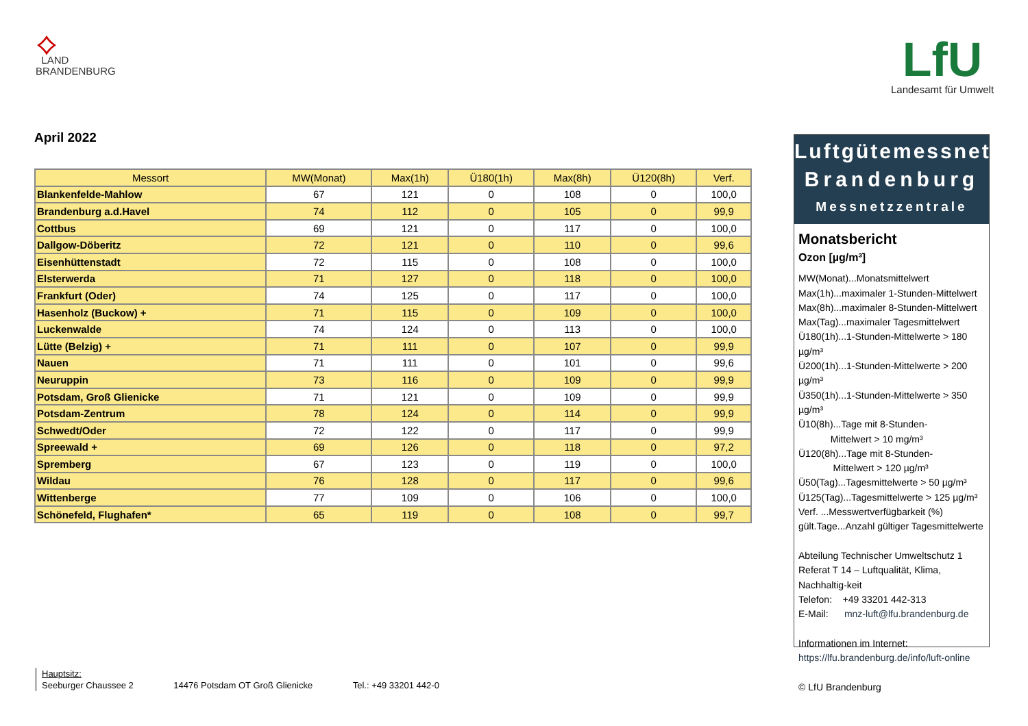⟡
LAND
BRANDENBURG
LfU
Landesamt für Umwelt
April 2022
| Messort | MW(Monat) | Max(1h) | Ü180(1h) | Max(8h) | Ü120(8h) | Verf. |
| --- | --- | --- | --- | --- | --- | --- |
| Blankenfelde-Mahlow | 67 | 121 | 0 | 108 | 0 | 100,0 |
| Brandenburg a.d.Havel | 74 | 112 | 0 | 105 | 0 | 99,9 |
| Cottbus | 69 | 121 | 0 | 117 | 0 | 100,0 |
| Dallgow-Döberitz | 72 | 121 | 0 | 110 | 0 | 99,6 |
| Eisenhüttenstadt | 72 | 115 | 0 | 108 | 0 | 100,0 |
| Elsterwerda | 71 | 127 | 0 | 118 | 0 | 100,0 |
| Frankfurt (Oder) | 74 | 125 | 0 | 117 | 0 | 100,0 |
| Hasenholz (Buckow) + | 71 | 115 | 0 | 109 | 0 | 100,0 |
| Luckenwalde | 74 | 124 | 0 | 113 | 0 | 100,0 |
| Lütte (Belzig) + | 71 | 111 | 0 | 107 | 0 | 99,9 |
| Nauen | 71 | 111 | 0 | 101 | 0 | 99,6 |
| Neuruppin | 73 | 116 | 0 | 109 | 0 | 99,9 |
| Potsdam, Groß Glienicke | 71 | 121 | 0 | 109 | 0 | 99,9 |
| Potsdam-Zentrum | 78 | 124 | 0 | 114 | 0 | 99,9 |
| Schwedt/Oder | 72 | 122 | 0 | 117 | 0 | 99,9 |
| Spreewald + | 69 | 126 | 0 | 118 | 0 | 97,2 |
| Spremberg | 67 | 123 | 0 | 119 | 0 | 100,0 |
| Wildau | 76 | 128 | 0 | 117 | 0 | 99,6 |
| Wittenberge | 77 | 109 | 0 | 106 | 0 | 100,0 |
| Schönefeld, Flughafen* | 65 | 119 | 0 | 108 | 0 | 99,7 |
Luftgütemessnetz
Brandenburg
Messnetzzentrale
Monatsbericht
Ozon [µg/m³]
MW(Monat)...Monatsmittelwert
Max(1h)...maximaler 1-Stunden-Mittelwert
Max(8h)...maximaler 8-Stunden-Mittelwert
Max(Tag)...maximaler Tagesmittelwert
Ü180(1h)...1-Stunden-Mittelwerte > 180 µg/m³
Ü200(1h)...1-Stunden-Mittelwerte > 200 µg/m³
Ü350(1h)...1-Stunden-Mittelwerte > 350 µg/m³
Ü10(8h)...Tage mit 8-Stunden-
Mittelwert > 10 mg/m³
Ü120(8h)...Tage mit 8-Stunden-
Mittelwert > 120 µg/m³
Ü50(Tag)...Tagesmittelwerte > 50 µg/m³
Ü125(Tag)...Tagesmittelwerte > 125 µg/m³
Verf. ...Messwertverfügbarkeit (%)
gült.Tage...Anzahl gültiger Tagesmittelwerte
Abteilung Technischer Umweltschutz 1
Referat T 14 – Luftqualität, Klima, Nachhaltig-keit
Telefon: +49 33201 442-313
E-Mail: mnz-luft@lfu.brandenburg.de
Informationen im Internet:
https://lfu.brandenburg.de/info/luft-online
© LfU Brandenburg
Hauptsitz:
Seeburger Chaussee 2 14476 Potsdam OT Groß Glienicke Tel.: +49 33201 442-0